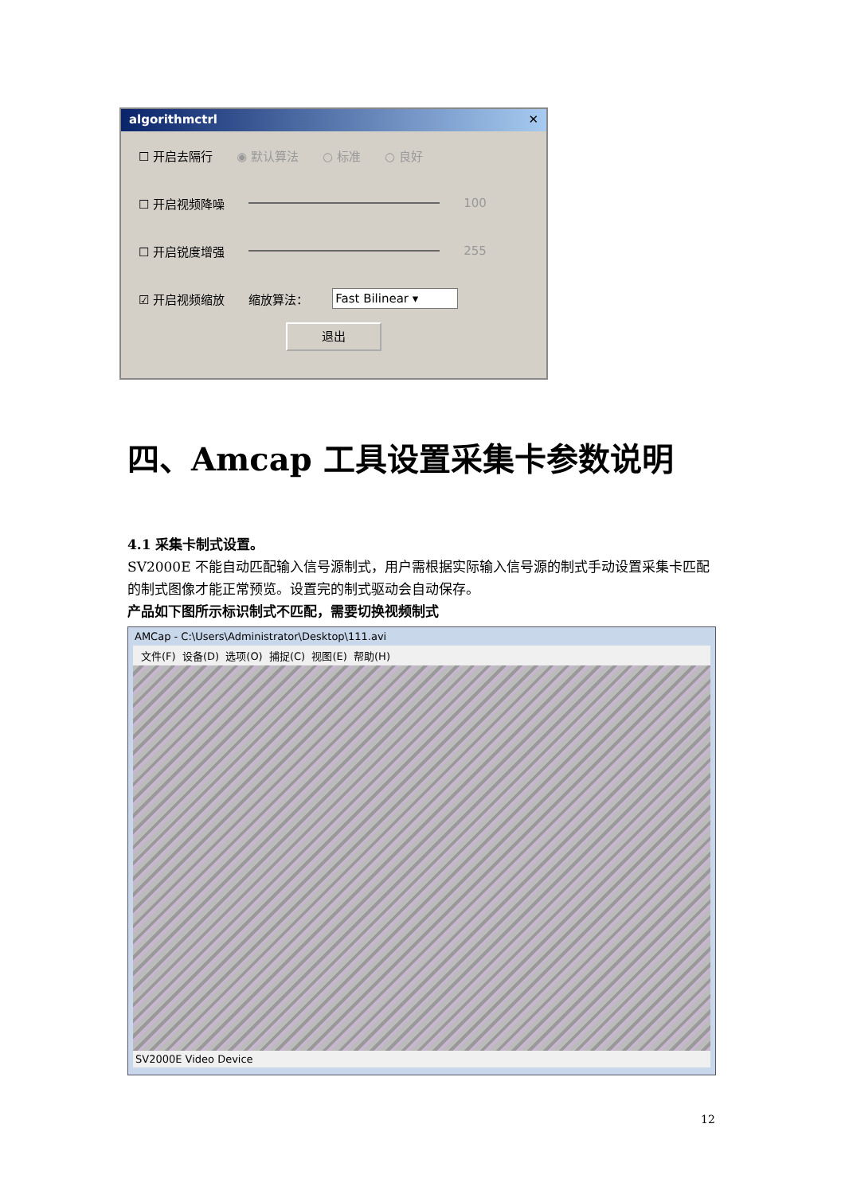algorithmctrl ✕
☐ 开启去隔行 ◉ 默认算法 ○ 标准 ○ 良好
☐ 开启视频降噪 100
☐ 开启锐度增强 255
☑ 开启视频缩放 缩放算法： Fast Bilinear ▾
退出
四、Amcap 工具设置采集卡参数说明
4.1 采集卡制式设置。
SV2000E 不能自动匹配输入信号源制式，用户需根据实际输入信号源的制式手动设置采集卡匹配的制式图像才能正常预览。设置完的制式驱动会自动保存。
产品如下图所示标识制式不匹配，需要切换视频制式
AMCap - C:\Users\Administrator\Desktop\111.avi
文件(F) 设备(D) 选项(O) 捕捉(C) 视图(E) 帮助(H)
SV2000E Video Device
12